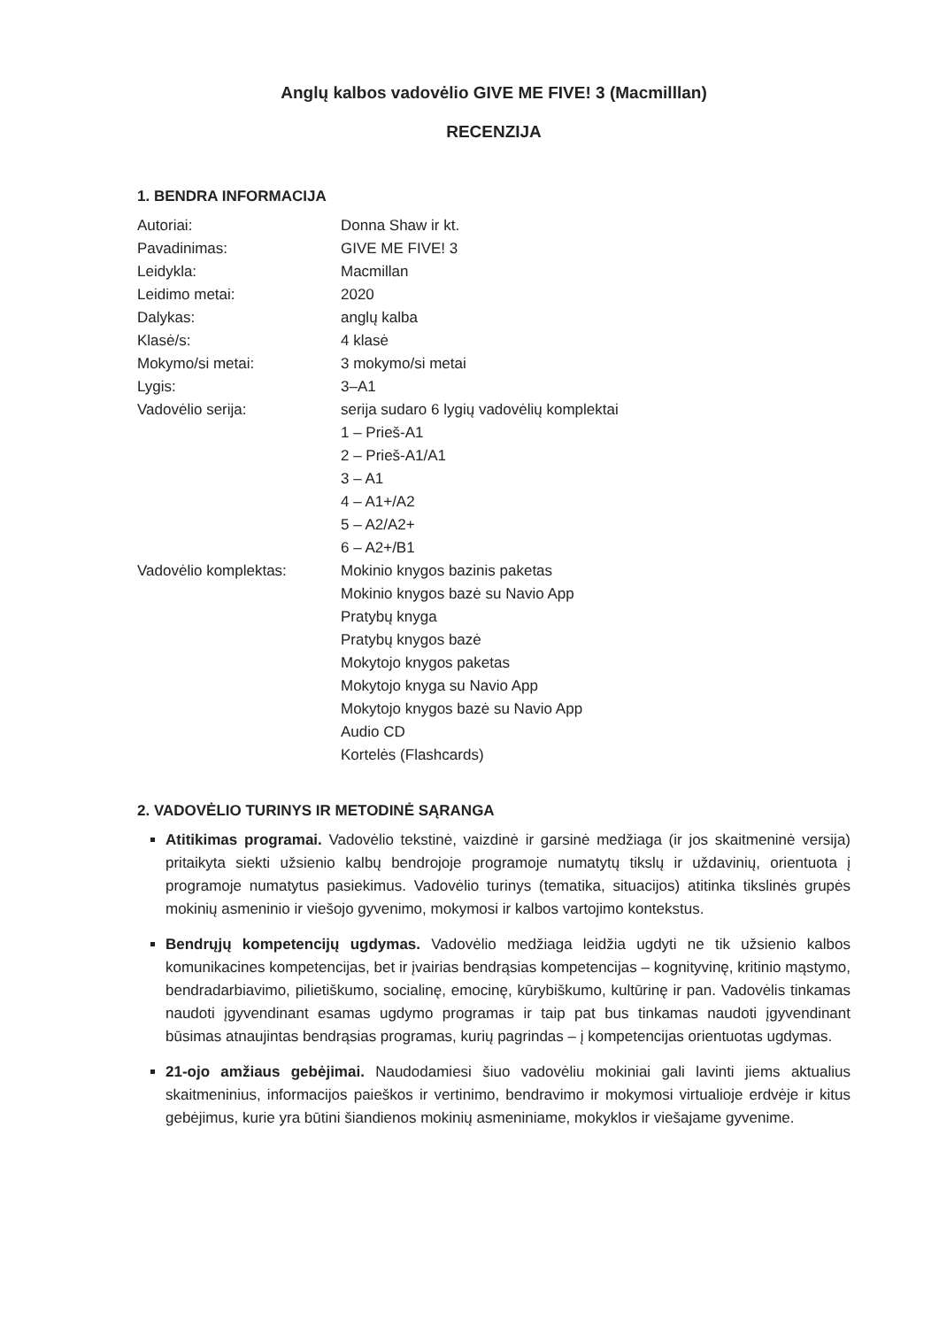Anglų kalbos vadovėlio GIVE ME FIVE! 3 (Macmilllan)
RECENZIJA
1. BENDRA INFORMACIJA
Autoriai:
Donna Shaw ir kt.
Pavadinimas:
GIVE ME FIVE! 3
Leidykla:
Macmillan
Leidimo metai:
2020
Dalykas:
anglų kalba
Klasė/s:
4 klasė
Mokymo/si metai:
3 mokymo/si metai
Lygis:
3–A1
Vadovėlio serija:
serija sudaro 6 lygių vadovėlių komplektai
1 – Prieš-A1
2 – Prieš-A1/A1
3 – A1
4 – A1+/A2
5 – A2/A2+
6 – A2+/B1
Vadovėlio komplektas:
Mokinio knygos bazinis paketas
Mokinio knygos bazė su Navio App
Pratybų knyga
Pratybų knygos bazė
Mokytojo knygos paketas
Mokytojo knyga su Navio App
Mokytojo knygos bazė su Navio App
Audio CD
Kortelės (Flashcards)
2. VADOVĖLIO TURINYS IR METODINĖ SĄRANGA
Atitikimas programai. Vadovėlio tekstinė, vaizdinė ir garsinė medžiaga (ir jos skaitmeninė versija) pritaikyta siekti užsienio kalbų bendrojoje programoje numatytų tikslų ir uždavinių, orientuota į programoje numatytus pasiekimus. Vadovėlio turinys (tematika, situacijos) atitinka tikslinės grupės mokinių asmeninio ir viešojo gyvenimo, mokymosi ir kalbos vartojimo kontekstus.
Bendrųjų kompetencijų ugdymas. Vadovėlio medžiaga leidžia ugdyti ne tik užsienio kalbos komunikacines kompetencijas, bet ir įvairias bendrąsias kompetencijas – kognityvinę, kritinio mąstymo, bendradarbiavimo, pilietiškumo, socialinę, emocinę, kūrybiškumo, kultūrinę ir pan. Vadovėlis tinkamas naudoti įgyvendinant esamas ugdymo programas ir taip pat bus tinkamas naudoti įgyvendinant būsimas atnaujintas bendrąsias programas, kurių pagrindas – į kompetencijas orientuotas ugdymas.
21-ojo amžiaus gebėjimai. Naudodamiesi šiuo vadovėliu mokiniai gali lavinti jiems aktualius skaitmeninius, informacijos paieškos ir vertinimo, bendravimo ir mokymosi virtualioje erdvėje ir kitus gebėjimus, kurie yra būtini šiandienos mokinių asmeniniame, mokyklos ir viešajame gyvenime.